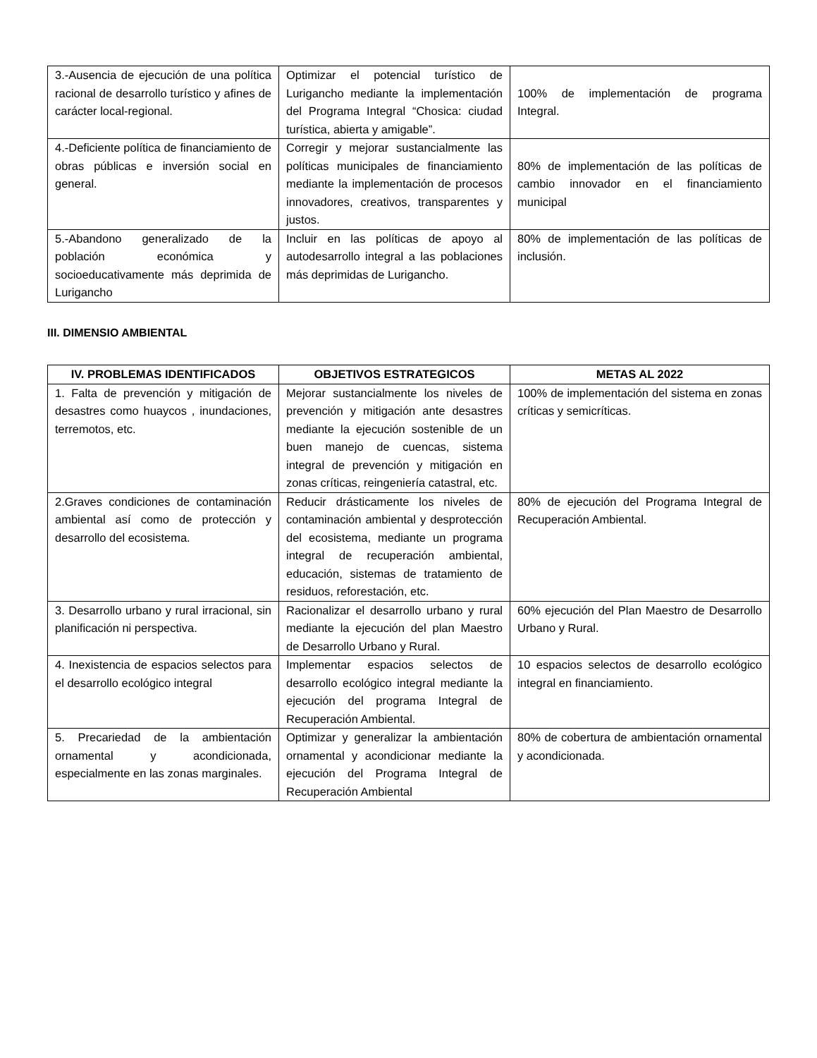| 3.-Ausencia de ejecución de una política racional de desarrollo turístico y afines de carácter local-regional. | Optimizar el potencial turístico de Lurigancho mediante la implementación del Programa Integral “Chosica: ciudad turística, abierta y amigable”. | 100% de implementación de programa Integral. |
| 4.-Deficiente política de financiamiento de obras públicas e inversión social en general. | Corregir y mejorar sustancialmente las políticas municipales de financiamiento mediante la implementación de procesos innovadores, creativos, transparentes y justos. | 80% de implementación de las políticas de cambio innovador en el financiamiento municipal |
| 5.-Abandono generalizado de la población económica y socioeducativamente más deprimida de Lurigancho | Incluir en las políticas de apoyo al autodesarrollo integral a las poblaciones más deprimidas de Lurigancho. | 80% de implementación de las políticas de inclusión. |
III. DIMENSIO AMBIENTAL
| IV. PROBLEMAS IDENTIFICADOS | OBJETIVOS ESTRATEGICOS | METAS AL 2022 |
| --- | --- | --- |
| 1. Falta de prevención y mitigación de desastres como huaycos , inundaciones, terremotos, etc. | Mejorar sustancialmente los niveles de prevención y mitigación ante desastres mediante la ejecución sostenible de un buen manejo de cuencas, sistema integral de prevención y mitigación en zonas críticas, reingeniería catastral, etc. | 100% de implementación del sistema en zonas críticas y semicríticas. |
| 2.Graves condiciones de contaminación ambiental así como de protección y desarrollo del ecosistema. | Reducir drásticamente los niveles de contaminación ambiental y desprotección del ecosistema, mediante un programa integral de recuperación ambiental, educación, sistemas de tratamiento de residuos, reforestación, etc. | 80% de ejecución del Programa Integral de Recuperación Ambiental. |
| 3. Desarrollo urbano y rural irracional, sin planificación ni perspectiva. | Racionalizar el desarrollo urbano y rural mediante la ejecución del plan Maestro de Desarrollo Urbano y Rural. | 60% ejecución del Plan Maestro de Desarrollo Urbano y Rural. |
| 4. Inexistencia de espacios selectos para el desarrollo ecológico integral | Implementar espacios selectos de desarrollo ecológico integral mediante la ejecución del programa Integral de Recuperación Ambiental. | 10 espacios selectos de desarrollo ecológico integral en financiamiento. |
| 5. Precariedad de la ambientación ornamental y acondicionada, especialmente en las zonas marginales. | Optimizar y generalizar la ambientación ornamental y acondicionar mediante la ejecución del Programa Integral de Recuperación Ambiental | 80% de cobertura de ambientación ornamental y acondicionada. |